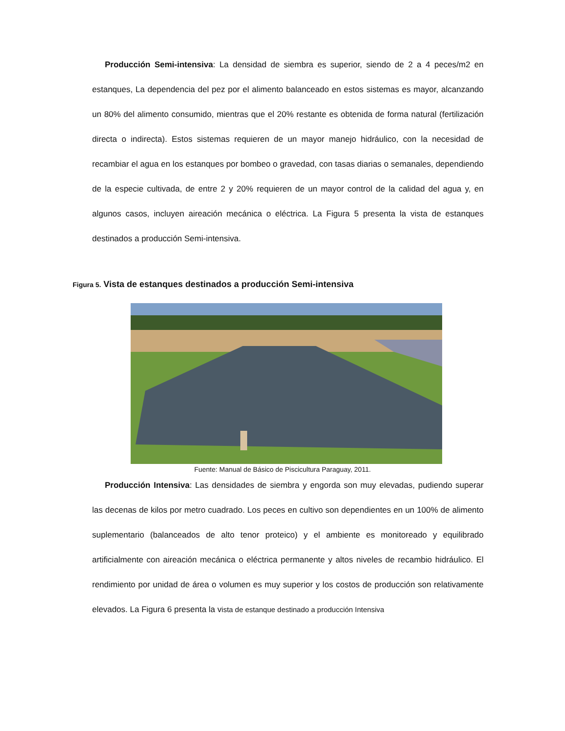Producción Semi-intensiva: La densidad de siembra es superior, siendo de 2 a 4 peces/m2 en estanques, La dependencia del pez por el alimento balanceado en estos sistemas es mayor, alcanzando un 80% del alimento consumido, mientras que el 20% restante es obtenida de forma natural (fertilización directa o indirecta). Estos sistemas requieren de un mayor manejo hidráulico, con la necesidad de recambiar el agua en los estanques por bombeo o gravedad, con tasas diarias o semanales, dependiendo de la especie cultivada, de entre 2 y 20% requieren de un mayor control de la calidad del agua y, en algunos casos, incluyen aireación mecánica o eléctrica. La Figura 5 presenta la vista de estanques destinados a producción Semi-intensiva.
Figura 5. Vista de estanques destinados a producción Semi-intensiva
Fuente: Manual de Básico de Piscicultura Paraguay, 2011.
Producción Intensiva: Las densidades de siembra y engorda son muy elevadas, pudiendo superar las decenas de kilos por metro cuadrado. Los peces en cultivo son dependientes en un 100% de alimento suplementario (balanceados de alto tenor proteico) y el ambiente es monitoreado y equilibrado artificialmente con aireación mecánica o eléctrica permanente y altos niveles de recambio hidráulico. El rendimiento por unidad de área o volumen es muy superior y los costos de producción son relativamente elevados. La Figura 6 presenta la vista de estanque destinado a producción Intensiva